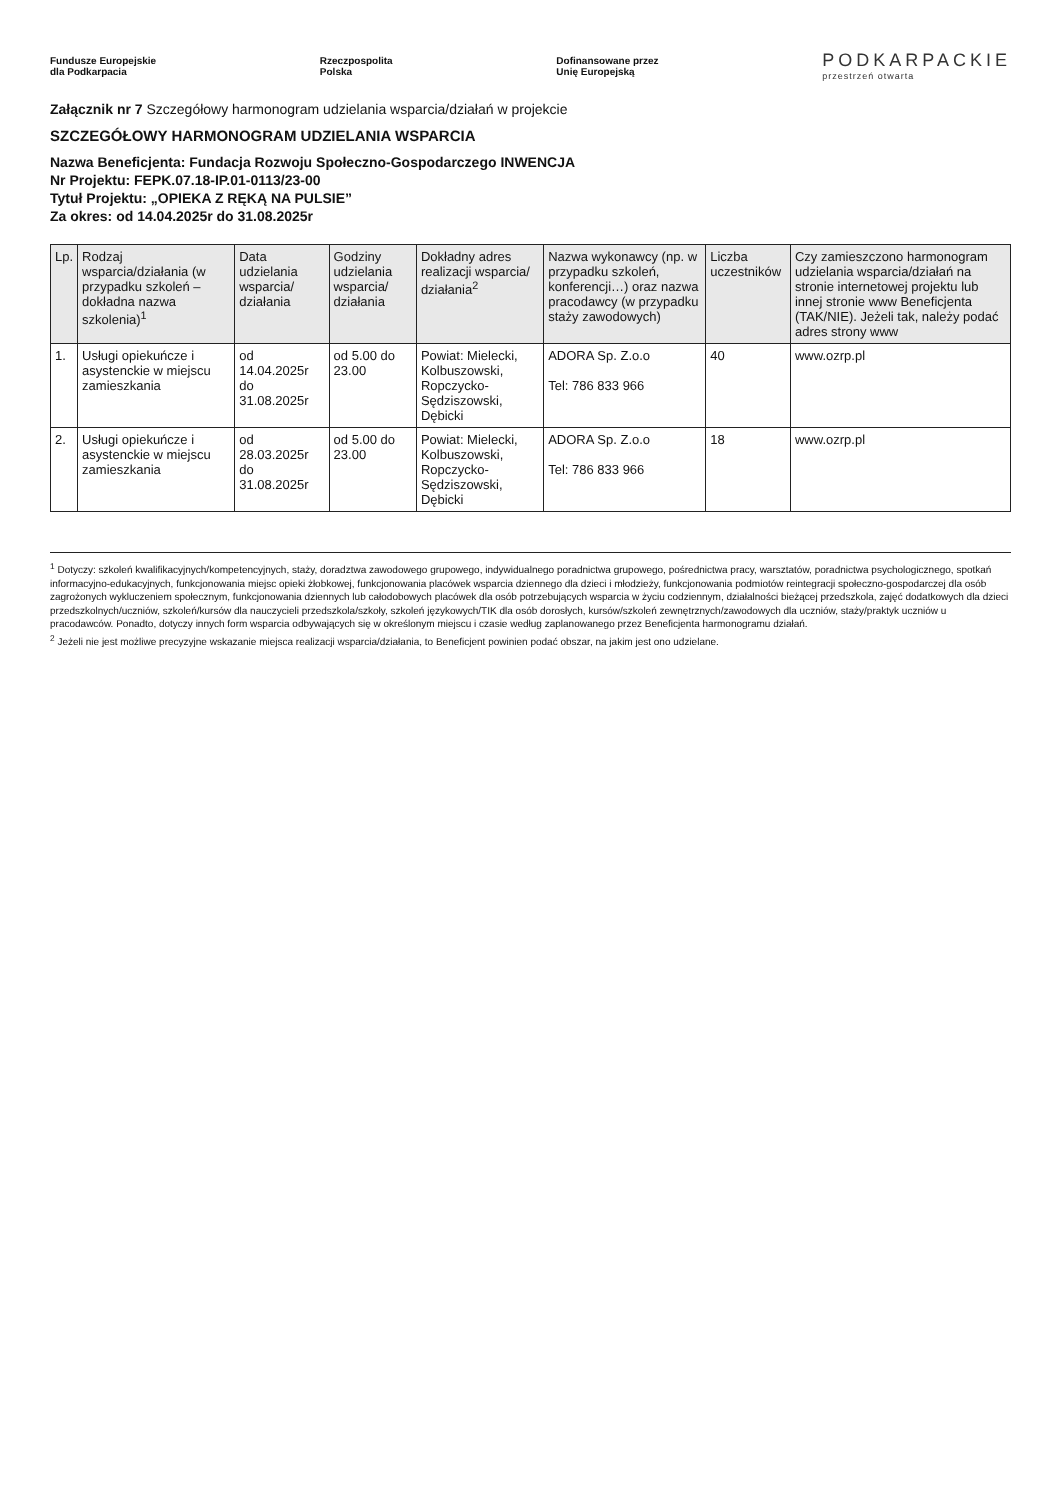Fundusze Europejskie
dla Podkarpacia Rzeczpospolita
Polska Dofinansowane przez
Unię Europejską PODKARPACKIE przestrzeń otwarta
Załącznik nr 7 Szczegółowy harmonogram udzielania wsparcia/działań w projekcie
SZCZEGÓŁOWY HARMONOGRAM UDZIELANIA WSPARCIA
Nazwa Beneficjenta: Fundacja Rozwoju Społeczno-Gospodarczego INWENCJA
Nr Projektu: FEPK.07.18-IP.01-0113/23-00
Tytuł Projektu: „OPIEKA Z RĘKĄ NA PULSIE”
Za okres: od 14.04.2025r do 31.08.2025r
| Lp. | Rodzaj wsparcia/działania (w przypadku szkoleń – dokładna nazwa szkolenia)<sup>1</sup> | Data udzielania wsparcia/ działania | Godziny udzielania wsparcia/ działania | Dokładny adres realizacji wsparcia/ działania<sup>2</sup> | Nazwa wykonawcy (np. w przypadku szkoleń, konferencji…) oraz nazwa pracodawcy (w przypadku staży zawodowych) | Liczba uczestników | Czy zamieszczono harmonogram udzielania wsparcia/działań na stronie internetowej projektu lub innej stronie www Beneficjenta (TAK/NIE). Jeżeli tak, należy podać adres strony www |
| --- | --- | --- | --- | --- | --- | --- | --- |
| 1. | Usługi opiekuńcze i asystenckie w miejscu zamieszkania | od 14.04.2025r do 31.08.2025r | od 5.00 do 23.00 | Powiat: Mielecki, Kolbuszowski, Ropczycko-Sędziszowski, Dębicki | ADORA Sp. Z.o.o Tel: 786 833 966 | 40 | www.ozrp.pl |
| 2. | Usługi opiekuńcze i asystenckie w miejscu zamieszkania | od 28.03.2025r do 31.08.2025r | od 5.00 do 23.00 | Powiat: Mielecki, Kolbuszowski, Ropczycko-Sędziszowski, Dębicki | ADORA Sp. Z.o.o Tel: 786 833 966 | 18 | www.ozrp.pl |
<sup>1</sup> Dotyczy: szkoleń kwalifikacyjnych/kompetencyjnych, staży, doradztwa zawodowego grupowego, indywidualnego poradnictwa grupowego, pośrednictwa pracy, warsztatów, poradnictwa psychologicznego, spotkań informacyjno-edukacyjnych, funkcjonowania miejsc opieki żłobkowej, funkcjonowania placówek wsparcia dziennego dla dzieci i młodzieży, funkcjonowania podmiotów reintegracji społeczno-gospodarczej dla osób zagrożonych wykluczeniem społecznym, funkcjonowania dziennych lub całodobowych placówek dla osób potrzebujących wsparcia w życiu codziennym, działalności bieżącej przedszkola, zajęć dodatkowych dla dzieci przedszkolnych/uczniów, szkoleń/kursów dla nauczycieli przedszkola/szkoły, szkoleń językowych/TIK dla osób dorosłych, kursów/szkoleń zewnętrznych/zawodowych dla uczniów, staży/praktyk uczniów u pracodawców. Ponadto, dotyczy innych form wsparcia odbywających się w określonym miejscu i czasie według zaplanowanego przez Beneficjenta harmonogramu działań.
<sup>2</sup> Jeżeli nie jest możliwe precyzyjne wskazanie miejsca realizacji wsparcia/działania, to Beneficjent powinien podać obszar, na jakim jest ono udzielane.